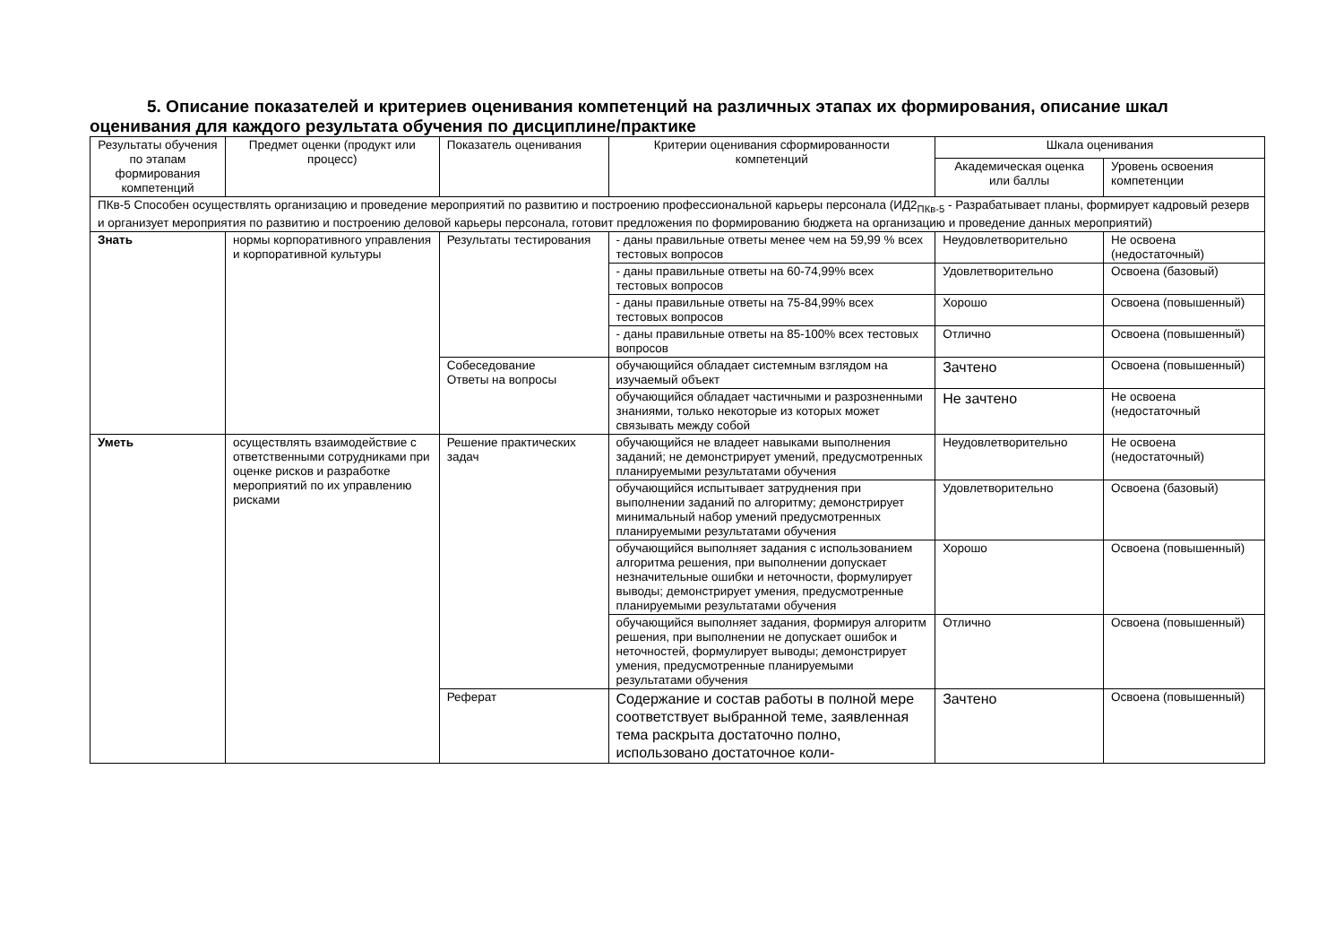5. Описание показателей и критериев оценивания компетенций на различных этапах их формирования, описание шкал оценивания для каждого результата обучения по дисциплине/практике
| Результаты обучения по этапам формирования компетенций | Предмет оценки (продукт или процесс) | Показатель оценивания | Критерии оценивания сформированности компетенций | Шкала оценивания | |
| --- | --- | --- | --- | --- | --- |
| | | | | Академическая оценка или баллы | Уровень освоения компетенции |
| ПКв-5 Способен осуществлять организацию и проведение мероприятий по развитию и построению профессиональной карьеры персонала (ИД2<sub>ПКв-5</sub> - Разрабатывает планы, формирует кадровый резерв и организует мероприятия по развитию и построению деловой карьеры персонала, готовит предложения по формированию бюджета на организацию и проведение данных мероприятий) | | | | | |
| Знать | нормы корпоративного управления и корпоративной культуры | Результаты тестирования | - даны правильные ответы менее чем на 59,99 % всех тестовых вопросов | Неудовлетворительно | Не освоена (недостаточный) |
| | | | - даны правильные ответы на 60-74,99% всех тестовых вопросов | Удовлетворительно | Освоена (базовый) |
| | | | - даны правильные ответы на 75-84,99% всех тестовых вопросов | Хорошо | Освоена (повышенный) |
| | | | - даны правильные ответы на 85-100% всех тестовых вопросов | Отлично | Освоена (повышенный) |
| | | Собеседование Ответы на вопросы | обучающийся обладает системным взглядом на изучаемый объект | Зачтено | Освоена (повышенный) |
| | | | обучающийся обладает частичными и разрозненными знаниями, только некоторые из которых может связывать между собой | Не зачтено | Не освоена (недостаточный |
| Уметь | осуществлять взаимодействие с ответственными сотрудниками при оценке рисков и разработке мероприятий по их управлению рисками | Решение практических задач | обучающийся не владеет навыками выполнения заданий; не демонстрирует умений, предусмотренных планируемыми результатами обучения | Неудовлетворительно | Не освоена (недостаточный) |
| | | | обучающийся испытывает затруднения при выполнении заданий по алгоритму; демонстрирует минимальный набор умений предусмотренных планируемыми результатами обучения | Удовлетворительно | Освоена (базовый) |
| | | | обучающийся выполняет задания с использованием алгоритма решения, при выполнении допускает незначительные ошибки и неточности, формулирует выводы; демонстрирует умения, предусмотренные планируемыми результатами обучения | Хорошо | Освоена (повышенный) |
| | | | обучающийся выполняет задания, формируя алгоритм решения, при выполнении не допускает ошибок и неточностей, формулирует выводы; демонстрирует умения, предусмотренные планируемыми результатами обучения | Отлично | Освоена (повышенный) |
| | | Реферат | Содержание и состав работы в полной мере соответствует выбранной теме, заявленная тема раскрыта достаточно полно, использовано достаточное коли- | Зачтено | Освоена (повышенный) |